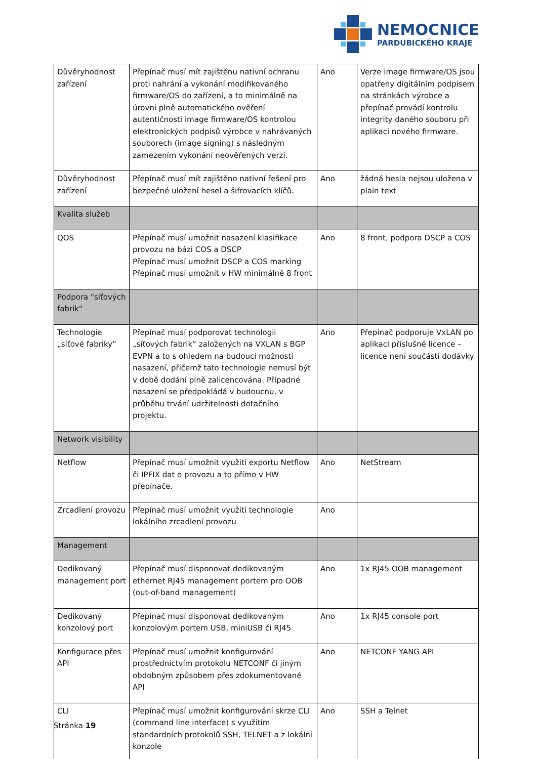NEMOCNICE
PARDUBICKÉHO KRAJE
| Důvěryhodnost zařízení | Přepínač musí mít zajištěnu nativní ochranu proti nahrání a vykonání modifikovaného firmware/OS do zařízení, a to minimálně na úrovni plně automatického ověření autentičnosti image firmware/OS kontrolou elektronických podpisů výrobce v nahrávaných souborech (image signing) s následným zamezením vykonání neověřených verzí. | Ano | Verze image firmware/OS jsou opatřeny digitálním podpisem na stránkách výrobce a přepínač provádí kontrolu integrity daného souboru při aplikaci nového firmware. |
| Důvěryhodnost zařízení | Přepínač musí mít zajištěno nativní řešení pro bezpečné uložení hesel a šifrovacích klíčů. | Ano | žádná hesla nejsou uložena v plain text |
| Kvalita služeb | | | |
| QOS | Přepínač musí umožnit nasazení klasifikace provozu na bázi COS a DSCP Přepínač musí umožnit DSCP a COS marking Přepínač musí umožnit v HW minimálně 8 front | Ano | 8 front, podpora DSCP a COS |
| Podpora "síťových fabrik" | | | |
| Technologie „síťové fabriky“ | Přepínač musí podporovat technologii „síťových fabrik“ založených na VXLAN s BGP EVPN a to s ohledem na budoucí možnosti nasazení, přičemž tato technologie nemusí být v době dodání plně zalicencována. Případné nasazení se předpokládá v budoucnu, v průběhu trvání udržitelnosti dotačního projektu. | Ano | Přepínač podporuje VxLAN po aplikaci příslušné licence – licence není součástí dodávky |
| Network visibility | | | |
| Netflow | Přepínač musí umožnit využití exportu Netflow či IPFIX dat o provozu a to přímo v HW přepínače. | Ano | NetStream |
| Zrcadlení provozu | Přepínač musí umožnit využití technologie lokálního zrcadlení provozu | Ano | |
| Management | | | |
| Dedikovaný management port | Přepínač musí disponovat dedikovaným ethernet RJ45 management portem pro OOB (out-of-band management) | Ano | 1x RJ45 OOB management |
| Dedikovaný konzolový port | Přepínač musí disponovat dedikovaným konzolovým portem USB, miniUSB či RJ45 | Ano | 1x RJ45 console port |
| Konfigurace přes API | Přepínač musí umožnit konfigurování prostřednictvím protokolu NETCONF či jiným obdobným způsobem přes zdokumentované API | Ano | NETCONF YANG API |
| CLI | Přepínač musí umožnit konfigurování skrze CLI (command line interface) s využitím standardních protokolů SSH, TELNET a z lokální konzole | Ano | SSH a Telnet |
Stránka 19